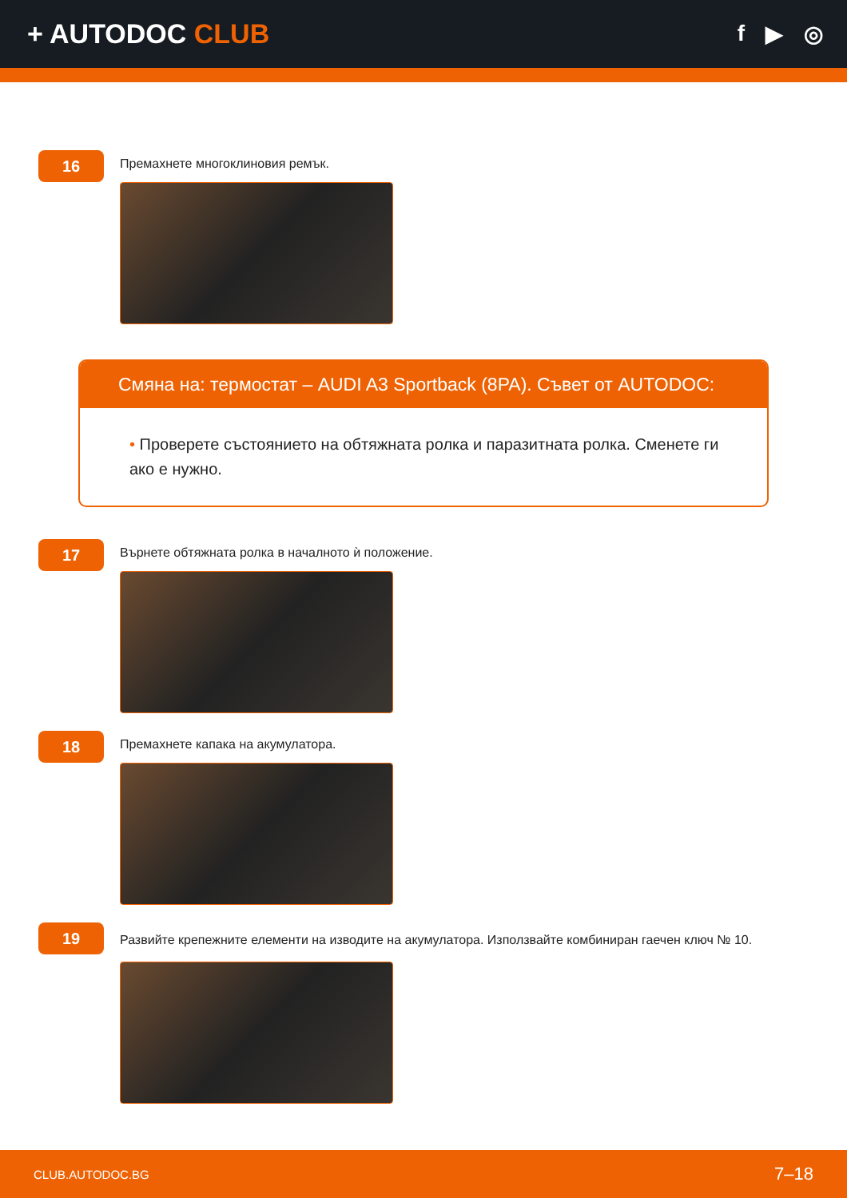+ AUTODOC CLUB
f ▶ ◎
16
Премахнете многоклиновия ремък.
Смяна на: термостат – AUDI A3 Sportback (8PA). Съвет от AUTODOC:
• Проверете състоянието на обтяжната ролка и паразитната ролка. Сменете ги ако е нужно.
17
Върнете обтяжната ролка в началното ѝ положение.
18
Премахнете капака на акумулатора.
19
Развийте крепежните елементи на изводите на акумулатора. Използвайте комбиниран гаечен ключ № 10.
CLUB.AUTODOC.BG 7–18